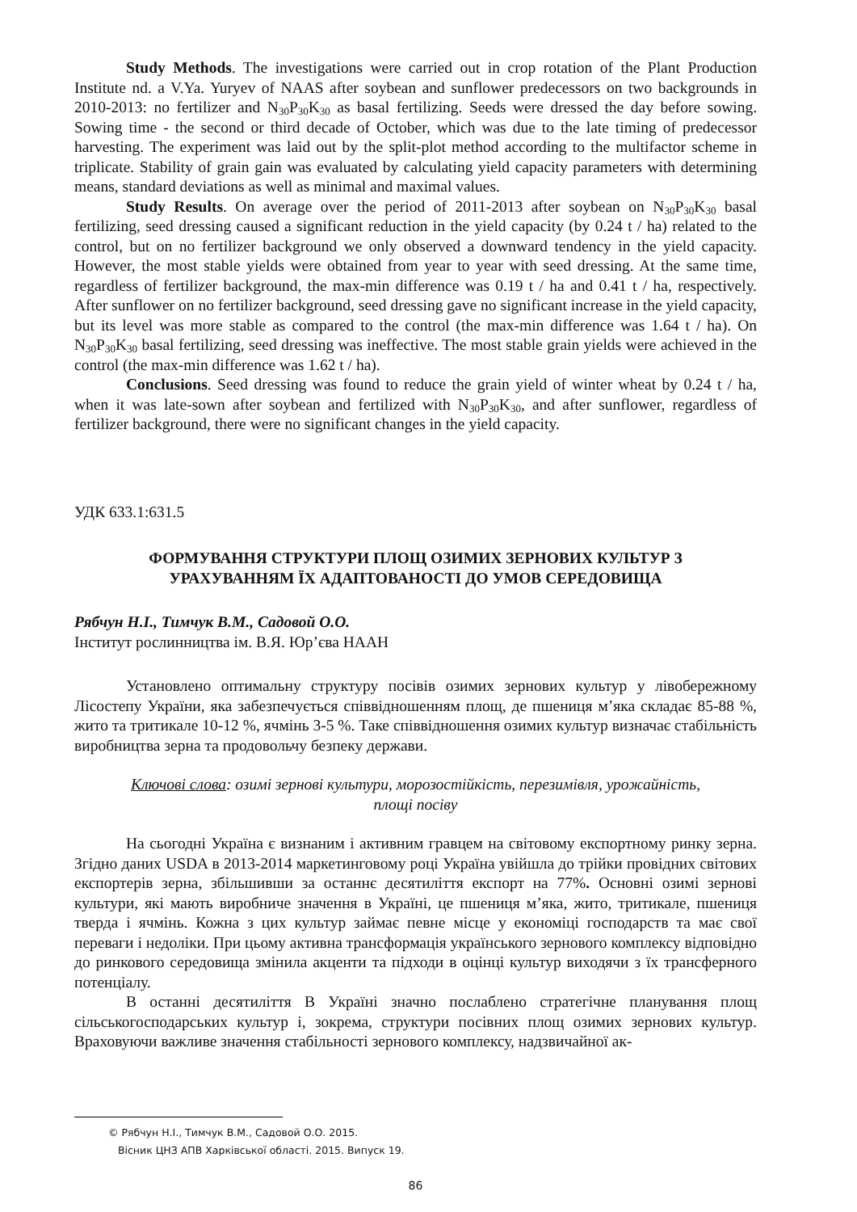Study Methods. The investigations were carried out in crop rotation of the Plant Production Institute nd. a V.Ya. Yuryev of NAAS after soybean and sunflower predecessors on two backgrounds in 2010-2013: no fertilizer and N<sub>30</sub>P<sub>30</sub>K<sub>30</sub> as basal fertilizing. Seeds were dressed the day before sowing. Sowing time - the second or third decade of October, which was due to the late timing of predecessor harvesting. The experiment was laid out by the split-plot method according to the multifactor scheme in triplicate. Stability of grain gain was evaluated by calculating yield capacity parameters with determining means, standard deviations as well as minimal and maximal values.
Study Results. On average over the period of 2011-2013 after soybean on N<sub>30</sub>P<sub>30</sub>K<sub>30</sub> basal fertilizing, seed dressing caused a significant reduction in the yield capacity (by 0.24 t / ha) related to the control, but on no fertilizer background we only observed a downward tendency in the yield capacity. However, the most stable yields were obtained from year to year with seed dressing. At the same time, regardless of fertilizer background, the max-min difference was 0.19 t / ha and 0.41 t / ha, respectively. After sunflower on no fertilizer background, seed dressing gave no significant increase in the yield capacity, but its level was more stable as compared to the control (the max-min difference was 1.64 t / ha). On N<sub>30</sub>P<sub>30</sub>K<sub>30</sub> basal fertilizing, seed dressing was ineffective. The most stable grain yields were achieved in the control (the max-min difference was 1.62 t / ha).
Conclusions. Seed dressing was found to reduce the grain yield of winter wheat by 0.24 t / ha, when it was late-sown after soybean and fertilized with N<sub>30</sub>P<sub>30</sub>K<sub>30</sub>, and after sunflower, regardless of fertilizer background, there were no significant changes in the yield capacity.
УДК 633.1:631.5
ФОРМУВАННЯ СТРУКТУРИ ПЛОЩ ОЗИМИХ ЗЕРНОВИХ КУЛЬТУР З
УРАХУВАННЯМ ЇХ АДАПТОВАНОСТІ ДО УМОВ СЕРЕДОВИЩА
Рябчун Н.І., Тимчук В.М., Садовой О.О.
Інститут рослинництва ім. В.Я. Юр’єва НААН
Установлено оптимальну структуру посівів озимих зернових культур у лівобережному Лісостепу України, яка забезпечується співвідношенням площ, де пшениця м’яка складає 85-88 %, жито та тритикале 10-12 %, ячмінь 3-5 %. Таке співвідношення озимих культур визначає стабільність виробництва зерна та продовольчу безпеку держави.
Ключові слова: озимі зернові культури, морозостійкість, перезимівля, урожайність,
площі посіву
На сьогодні Україна є визнаним і активним гравцем на світовому експортному ринку зерна. Згідно даних USDA в 2013-2014 маркетинговому році Україна увійшла до трійки провідних світових експортерів зерна, збільшивши за останнє десятиліття експорт на 77%. Основні озимі зернові культури, які мають виробниче значення в Україні, це пшениця м’яка, жито, тритикале, пшениця тверда і ячмінь. Кожна з цих культур займає певне місце у економіці господарств та має свої переваги і недоліки. При цьому активна трансформація українського зернового комплексу відповідно до ринкового середовища змінила акценти та підходи в оцінці культур виходячи з їх трансферного потенціалу.
В останні десятиліття В Україні значно послаблено стратегічне планування площ сільськогосподарських культур і, зокрема, структури посівних площ озимих зернових культур. Враховуючи важливе значення стабільності зернового комплексу, надзвичайної ак-
© Рябчун Н.І., Тимчук В.М., Садовой О.О. 2015.
Вісник ЦНЗ АПВ Харківської області. 2015. Випуск 19.
86